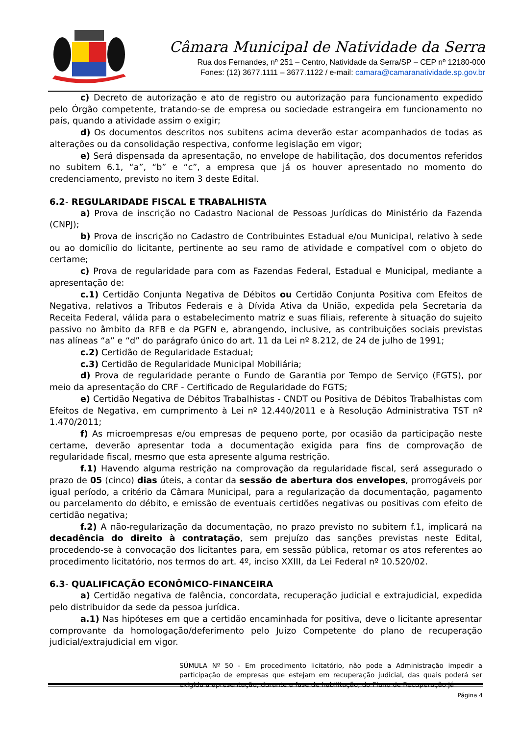Câmara Municipal de Natividade da Serra
Rua dos Fernandes, nº 251 – Centro, Natividade da Serra/SP – CEP nº 12180-000
Fones: (12) 3677.1111 – 3677.1122 / e-mail: camara@camaranatividade.sp.gov.br
c) Decreto de autorização e ato de registro ou autorização para funcionamento expedido pelo Órgão competente, tratando-se de empresa ou sociedade estrangeira em funcionamento no país, quando a atividade assim o exigir;
d) Os documentos descritos nos subitens acima deverão estar acompanhados de todas as alterações ou da consolidação respectiva, conforme legislação em vigor;
e) Será dispensada da apresentação, no envelope de habilitação, dos documentos referidos no subitem 6.1, “a”, “b” e “c”, a empresa que já os houver apresentado no momento do credenciamento, previsto no item 3 deste Edital.
6.2- REGULARIDADE FISCAL E TRABALHISTA
a) Prova de inscrição no Cadastro Nacional de Pessoas Jurídicas do Ministério da Fazenda (CNPJ);
b) Prova de inscrição no Cadastro de Contribuintes Estadual e/ou Municipal, relativo à sede ou ao domicílio do licitante, pertinente ao seu ramo de atividade e compatível com o objeto do certame;
c) Prova de regularidade para com as Fazendas Federal, Estadual e Municipal, mediante a apresentação de:
c.1) Certidão Conjunta Negativa de Débitos ou Certidão Conjunta Positiva com Efeitos de Negativa, relativos a Tributos Federais e à Dívida Ativa da União, expedida pela Secretaria da Receita Federal, válida para o estabelecimento matriz e suas filiais, referente à situação do sujeito passivo no âmbito da RFB e da PGFN e, abrangendo, inclusive, as contribuições sociais previstas nas alíneas “a” e “d” do parágrafo único do art. 11 da Lei nº 8.212, de 24 de julho de 1991;
c.2) Certidão de Regularidade Estadual;
c.3) Certidão de Regularidade Municipal Mobiliária;
d) Prova de regularidade perante o Fundo de Garantia por Tempo de Serviço (FGTS), por meio da apresentação do CRF - Certificado de Regularidade do FGTS;
e) Certidão Negativa de Débitos Trabalhistas - CNDT ou Positiva de Débitos Trabalhistas com Efeitos de Negativa, em cumprimento à Lei nº 12.440/2011 e à Resolução Administrativa TST nº 1.470/2011;
f) As microempresas e/ou empresas de pequeno porte, por ocasião da participação neste certame, deverão apresentar toda a documentação exigida para fins de comprovação de regularidade fiscal, mesmo que esta apresente alguma restrição.
f.1) Havendo alguma restrição na comprovação da regularidade fiscal, será assegurado o prazo de 05 (cinco) dias úteis, a contar da sessão de abertura dos envelopes, prorrogáveis por igual período, a critério da Câmara Municipal, para a regularização da documentação, pagamento ou parcelamento do débito, e emissão de eventuais certidões negativas ou positivas com efeito de certidão negativa;
f.2) A não-regularização da documentação, no prazo previsto no subitem f.1, implicará na decadência do direito à contratação, sem prejuízo das sanções previstas neste Edital, procedendo-se à convocação dos licitantes para, em sessão pública, retomar os atos referentes ao procedimento licitatório, nos termos do art. 4º, inciso XXIII, da Lei Federal nº 10.520/02.
6.3- QUALIFICAÇÃO ECONÔMICO-FINANCEIRA
a) Certidão negativa de falência, concordata, recuperação judicial e extrajudicial, expedida pelo distribuidor da sede da pessoa jurídica.
a.1) Nas hipóteses em que a certidão encaminhada for positiva, deve o licitante apresentar comprovante da homologação/deferimento pelo Juízo Competente do plano de recuperação judicial/extrajudicial em vigor.
SÚMULA Nº 50 - Em procedimento licitatório, não pode a Administração impedir a participação de empresas que estejam em recuperação judicial, das quais poderá ser exigida a apresentação, durante a fase de habilitação, do Plano de Recuperação já
Página 4